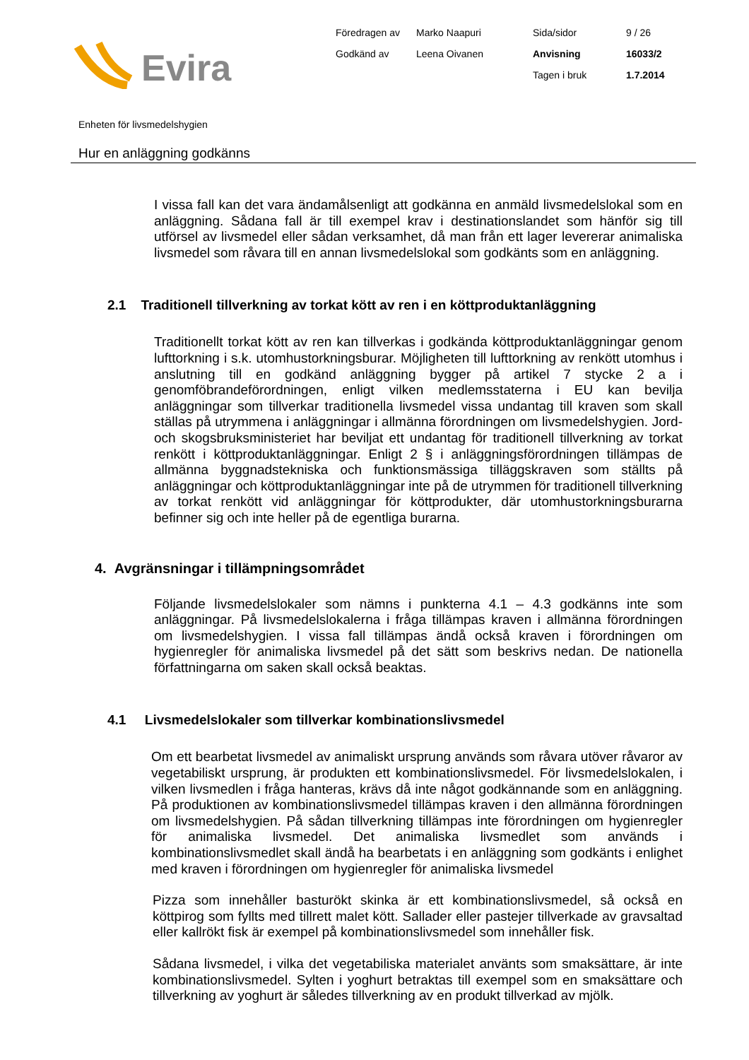Evira
Föredragen av
Marko Naapuri
Sida/sidor
9 / 26
Godkänd av
Leena Oivanen
Anvisning
16033/2
Tagen i bruk
1.7.2014
Enheten för livsmedelshygien
Hur en anläggning godkänns
I vissa fall kan det vara ändamålsenligt att godkänna en anmäld livsmedelslokal som en anläggning. Sådana fall är till exempel krav i destinationslandet som hänför sig till utförsel av livsmedel eller sådan verksamhet, då man från ett lager levererar animaliska livsmedel som råvara till en annan livsmedelslokal som godkänts som en anläggning.
2.1 Traditionell tillverkning av torkat kött av ren i en köttproduktanläggning
Traditionellt torkat kött av ren kan tillverkas i godkända köttproduktanläggningar genom lufttorkning i s.k. utomhustorkningsburar. Möjligheten till lufttorkning av renkött utomhus i anslutning till en godkänd anläggning bygger på artikel 7 stycke 2 a i genomföbrandeförordningen, enligt vilken medlemsstaterna i EU kan bevilja anläggningar som tillverkar traditionella livsmedel vissa undantag till kraven som skall ställas på utrymmena i anläggningar i allmänna förordningen om livsmedelshygien. Jord- och skogsbruksministeriet har beviljat ett undantag för traditionell tillverkning av torkat renkött i köttproduktanläggningar. Enligt 2 § i anläggningsförordningen tillämpas de allmänna byggnadstekniska och funktionsmässiga tilläggskraven som ställts på anläggningar och köttproduktanläggningar inte på de utrymmen för traditionell tillverkning av torkat renkött vid anläggningar för köttprodukter, där utomhustorkningsburarna befinner sig och inte heller på de egentliga burarna.
4. Avgränsningar i tillämpningsområdet
Följande livsmedelslokaler som nämns i punkterna 4.1 – 4.3 godkänns inte som anläggningar. På livsmedelslokalerna i fråga tillämpas kraven i allmänna förordningen om livsmedelshygien. I vissa fall tillämpas ändå också kraven i förordningen om hygienregler för animaliska livsmedel på det sätt som beskrivs nedan. De nationella författningarna om saken skall också beaktas.
4.1 Livsmedelslokaler som tillverkar kombinationslivsmedel
Om ett bearbetat livsmedel av animaliskt ursprung används som råvara utöver råvaror av vegetabiliskt ursprung, är produkten ett kombinationslivsmedel. För livsmedelslokalen, i vilken livsmedlen i fråga hanteras, krävs då inte något godkännande som en anläggning. På produktionen av kombinationslivsmedel tillämpas kraven i den allmänna förordningen om livsmedelshygien. På sådan tillverkning tillämpas inte förordningen om hygienregler för animaliska livsmedel. Det animaliska livsmedlet som används i kombinationslivsmedlet skall ändå ha bearbetats i en anläggning som godkänts i enlighet med kraven i förordningen om hygienregler för animaliska livsmedel
Pizza som innehåller basturökt skinka är ett kombinationslivsmedel, så också en köttpirog som fyllts med tillrett malet kött. Sallader eller pastejer tillverkade av gravsaltad eller kallrökt fisk är exempel på kombinationslivsmedel som innehåller fisk.
Sådana livsmedel, i vilka det vegetabiliska materialet använts som smaksättare, är inte kombinationslivsmedel. Sylten i yoghurt betraktas till exempel som en smaksättare och tillverkning av yoghurt är således tillverkning av en produkt tillverkad av mjölk.